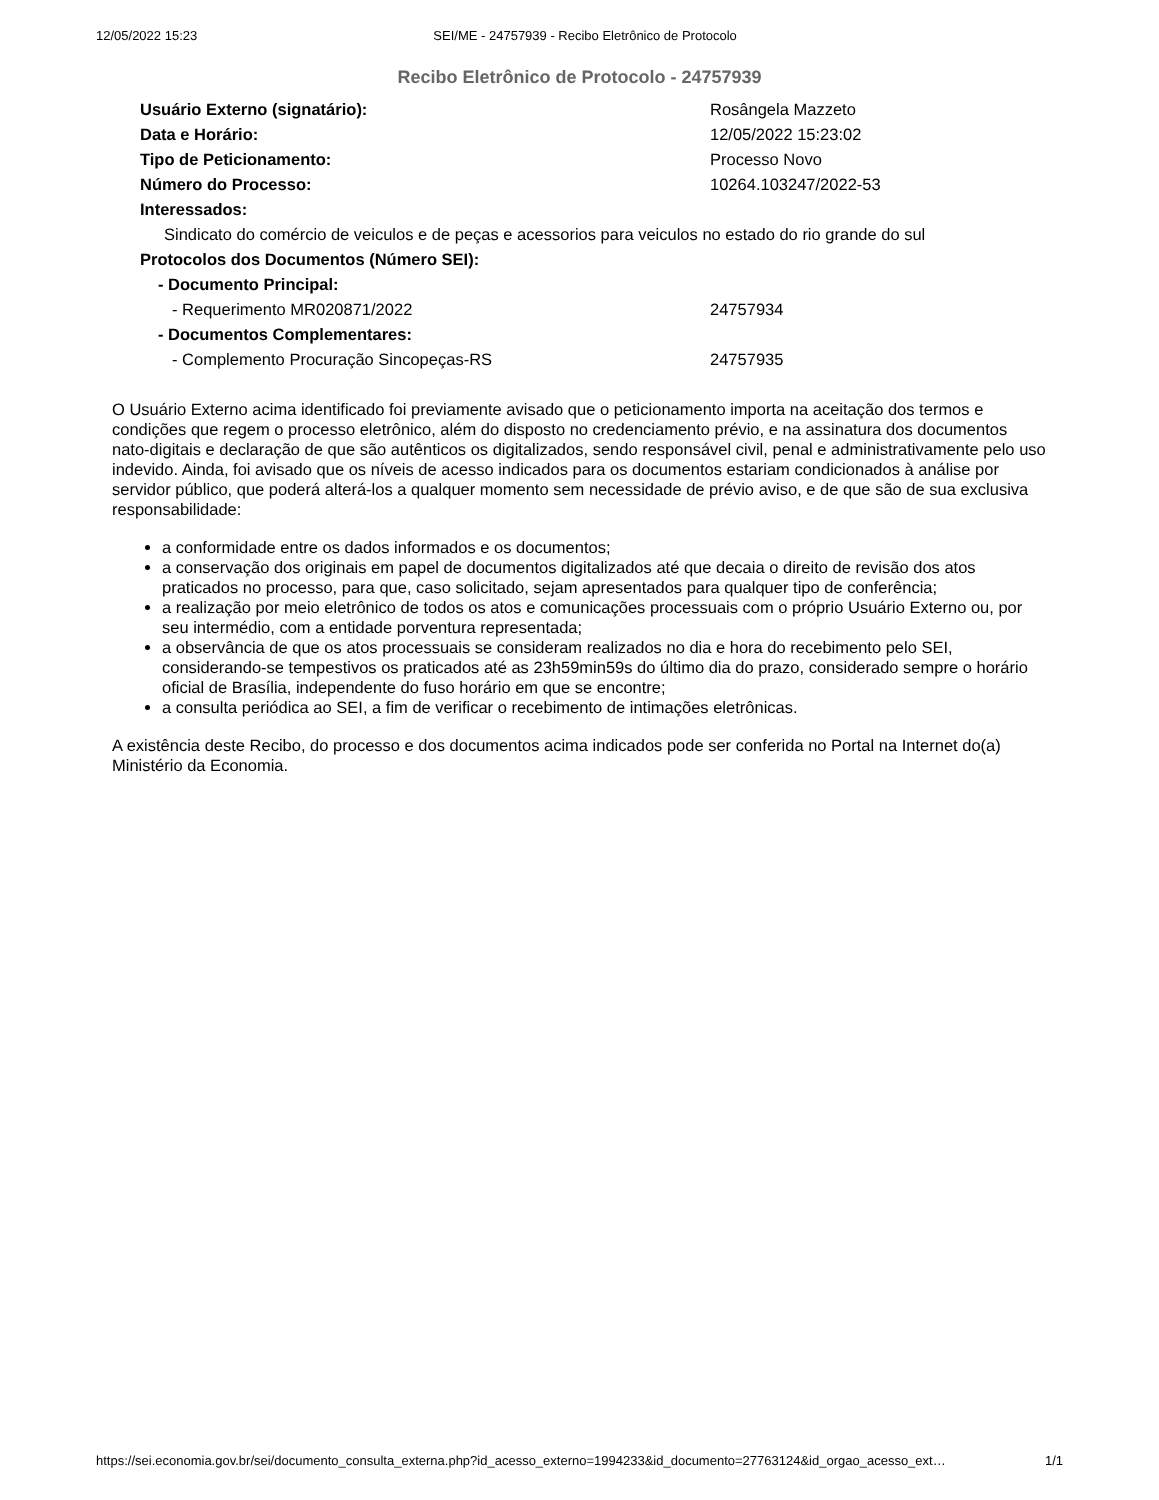12/05/2022 15:23 SEI/ME - 24757939 - Recibo Eletrônico de Protocolo
Recibo Eletrônico de Protocolo - 24757939
| Usuário Externo (signatário): | Rosângela Mazzeto |
| Data e Horário: | 12/05/2022 15:23:02 |
| Tipo de Peticionamento: | Processo Novo |
| Número do Processo: | 10264.103247/2022-53 |
| Interessados: | |
| Sindicato do comércio de veiculos e de peças e acessorios para veiculos no estado do rio grande do sul | |
| Protocolos dos Documentos (Número SEI): | |
| - Documento Principal: | |
| - Requerimento MR020871/2022 | 24757934 |
| - Documentos Complementares: | |
| - Complemento Procuração Sincopeças-RS | 24757935 |
O Usuário Externo acima identificado foi previamente avisado que o peticionamento importa na aceitação dos termos e condições que regem o processo eletrônico, além do disposto no credenciamento prévio, e na assinatura dos documentos nato-digitais e declaração de que são autênticos os digitalizados, sendo responsável civil, penal e administrativamente pelo uso indevido. Ainda, foi avisado que os níveis de acesso indicados para os documentos estariam condicionados à análise por servidor público, que poderá alterá-los a qualquer momento sem necessidade de prévio aviso, e de que são de sua exclusiva responsabilidade:
a conformidade entre os dados informados e os documentos;
a conservação dos originais em papel de documentos digitalizados até que decaia o direito de revisão dos atos praticados no processo, para que, caso solicitado, sejam apresentados para qualquer tipo de conferência;
a realização por meio eletrônico de todos os atos e comunicações processuais com o próprio Usuário Externo ou, por seu intermédio, com a entidade porventura representada;
a observância de que os atos processuais se consideram realizados no dia e hora do recebimento pelo SEI, considerando-se tempestivos os praticados até as 23h59min59s do último dia do prazo, considerado sempre o horário oficial de Brasília, independente do fuso horário em que se encontre;
a consulta periódica ao SEI, a fim de verificar o recebimento de intimações eletrônicas.
A existência deste Recibo, do processo e dos documentos acima indicados pode ser conferida no Portal na Internet do(a) Ministério da Economia.
https://sei.economia.gov.br/sei/documento_consulta_externa.php?id_acesso_externo=1994233&id_documento=27763124&id_orgao_acesso_ext… 1/1